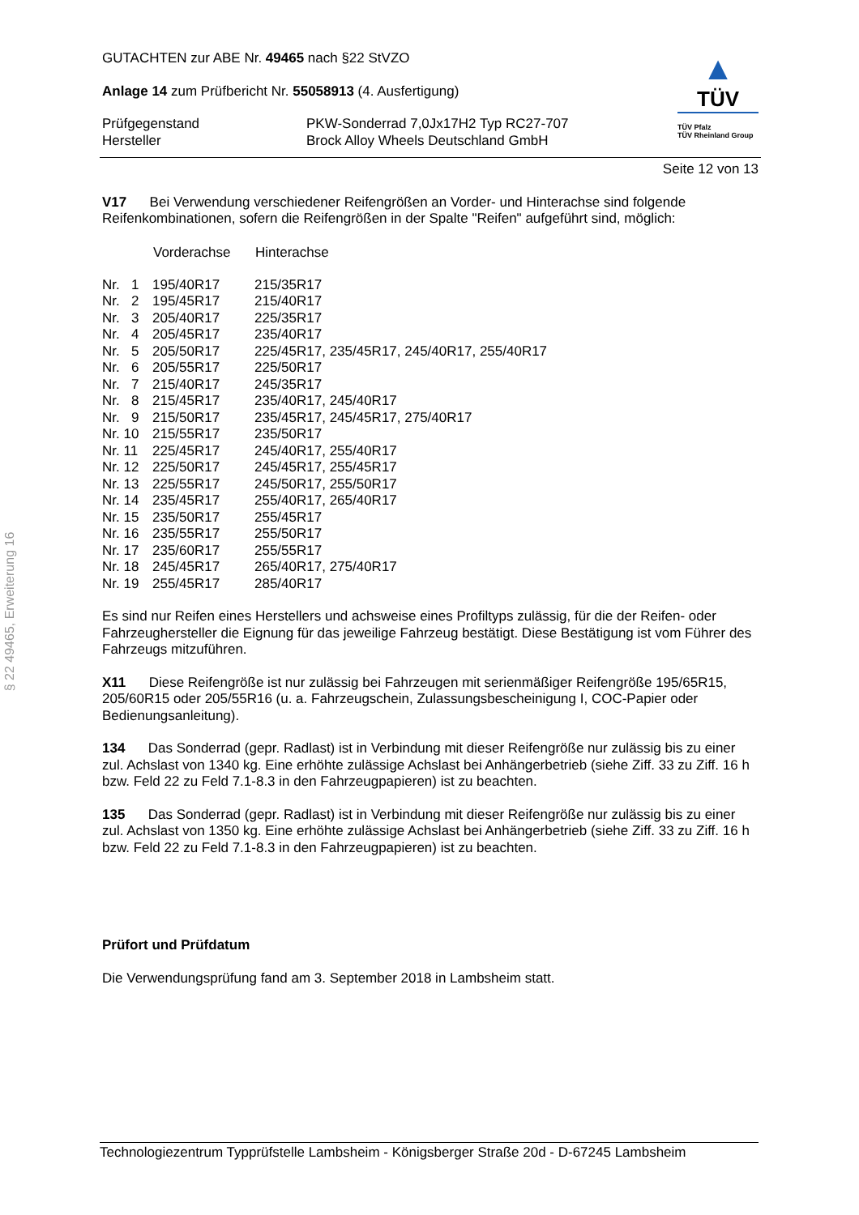§ 22 49465, Erweiterung 16
GUTACHTEN zur ABE Nr. 49465 nach §22 StVZO
Anlage 14 zum Prüfbericht Nr. 55058913 (4. Ausfertigung)
| Prüfgegenstand | PKW-Sonderrad 7,0Jx17H2 Typ RC27-707 |
| Hersteller | Brock Alloy Wheels Deutschland GmbH |
▲
TÜV
TÜV Pfalz
TÜV Rheinland Group
Seite 12 von 13
V17 Bei Verwendung verschiedener Reifengrößen an Vorder- und Hinterachse sind folgende Reifenkombinationen, sofern die Reifengrößen in der Spalte "Reifen" aufgeführt sind, möglich:
| | Vorderachse | Hinterachse |
| --- | --- | --- |
| Nr. 1 | 195/40R17 | 215/35R17 |
| Nr. 2 | 195/45R17 | 215/40R17 |
| Nr. 3 | 205/40R17 | 225/35R17 |
| Nr. 4 | 205/45R17 | 235/40R17 |
| Nr. 5 | 205/50R17 | 225/45R17, 235/45R17, 245/40R17, 255/40R17 |
| Nr. 6 | 205/55R17 | 225/50R17 |
| Nr. 7 | 215/40R17 | 245/35R17 |
| Nr. 8 | 215/45R17 | 235/40R17, 245/40R17 |
| Nr. 9 | 215/50R17 | 235/45R17, 245/45R17, 275/40R17 |
| Nr. 10 | 215/55R17 | 235/50R17 |
| Nr. 11 | 225/45R17 | 245/40R17, 255/40R17 |
| Nr. 12 | 225/50R17 | 245/45R17, 255/45R17 |
| Nr. 13 | 225/55R17 | 245/50R17, 255/50R17 |
| Nr. 14 | 235/45R17 | 255/40R17, 265/40R17 |
| Nr. 15 | 235/50R17 | 255/45R17 |
| Nr. 16 | 235/55R17 | 255/50R17 |
| Nr. 17 | 235/60R17 | 255/55R17 |
| Nr. 18 | 245/45R17 | 265/40R17, 275/40R17 |
| Nr. 19 | 255/45R17 | 285/40R17 |
Es sind nur Reifen eines Herstellers und achsweise eines Profiltyps zulässig, für die der Reifen- oder Fahrzeughersteller die Eignung für das jeweilige Fahrzeug bestätigt. Diese Bestätigung ist vom Führer des Fahrzeugs mitzuführen.
X11 Diese Reifengröße ist nur zulässig bei Fahrzeugen mit serienmäßiger Reifengröße 195/65R15, 205/60R15 oder 205/55R16 (u. a. Fahrzeugschein, Zulassungsbescheinigung I, COC-Papier oder Bedienungsanleitung).
134 Das Sonderrad (gepr. Radlast) ist in Verbindung mit dieser Reifengröße nur zulässig bis zu einer zul. Achslast von 1340 kg. Eine erhöhte zulässige Achslast bei Anhängerbetrieb (siehe Ziff. 33 zu Ziff. 16 h bzw. Feld 22 zu Feld 7.1-8.3 in den Fahrzeugpapieren) ist zu beachten.
135 Das Sonderrad (gepr. Radlast) ist in Verbindung mit dieser Reifengröße nur zulässig bis zu einer zul. Achslast von 1350 kg. Eine erhöhte zulässige Achslast bei Anhängerbetrieb (siehe Ziff. 33 zu Ziff. 16 h bzw. Feld 22 zu Feld 7.1-8.3 in den Fahrzeugpapieren) ist zu beachten.
Prüfort und Prüfdatum
Die Verwendungsprüfung fand am 3. September 2018 in Lambsheim statt.
Technologiezentrum Typprüfstelle Lambsheim - Königsberger Straße 20d - D-67245 Lambsheim